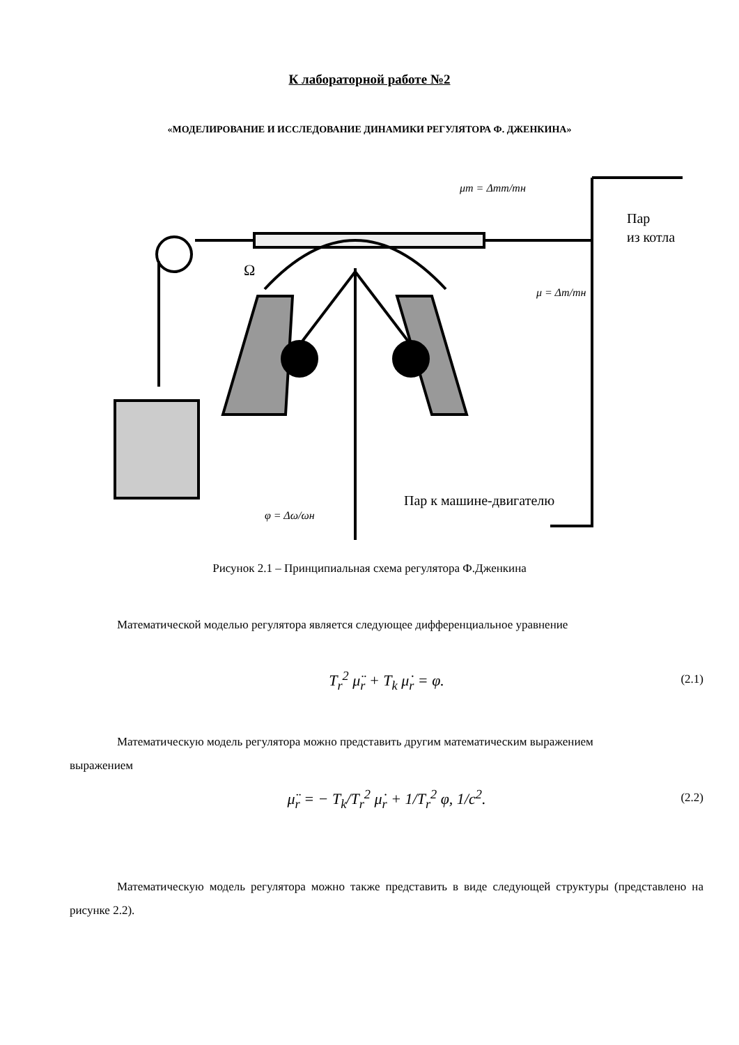К лабораторной работе №2
«МОДЕЛИРОВАНИЕ И ИССЛЕДОВАНИЕ ДИНАМИКИ РЕГУЛЯТОРА Ф. ДЖЕНКИНА»
μт = Δmт/mн
Пар
из котла
μ = Δm/mн
Пар к машине-двигателю
φ = Δω/ωн
Ω
Рисунок 2.1 – Принципиальная схема регулятора Ф.Дженкина
Математической моделью регулятора является следующее дифференциальное уравнение
T<sub>r</sub><sup>2</sup> μ̈<sub>r</sub> + T<sub>k</sub> μ̇<sub>r</sub> = φ.
(2.1)
Математическую модель регулятора можно представить другим математическим выражением
выражением
μ̈<sub>r</sub> = − T<sub>k</sub>/T<sub>r</sub><sup>2</sup> μ̇<sub>r</sub> + 1/T<sub>r</sub><sup>2</sup> φ, 1/c<sup>2</sup>.
(2.2)
Математическую модель регулятора можно также представить в виде следующей структуры (представлено на рисунке 2.2).